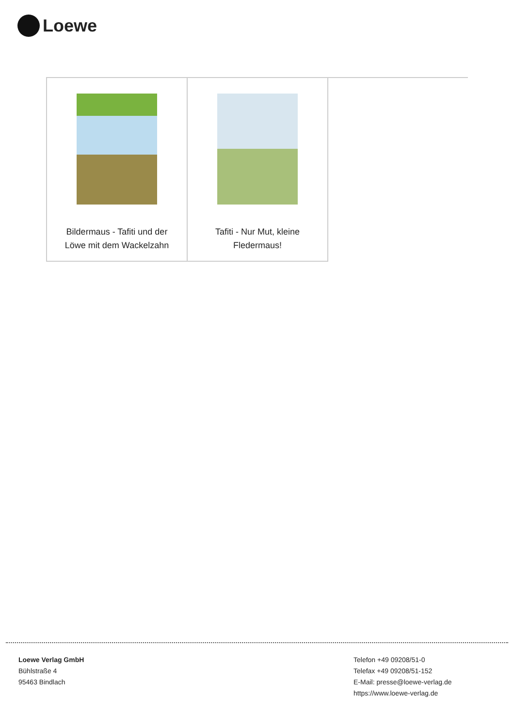Loewe
| Bildermaus - Tafiti und der Löwe mit dem Wackelzahn | Tafiti - Nur Mut, kleine Fledermaus! | |
Loewe Verlag GmbH
Bühlstraße 4
95463 Bindlach
Telefon +49 09208/51-0
Telefax +49 09208/51-152
E-Mail: presse@loewe-verlag.de
https://www.loewe-verlag.de